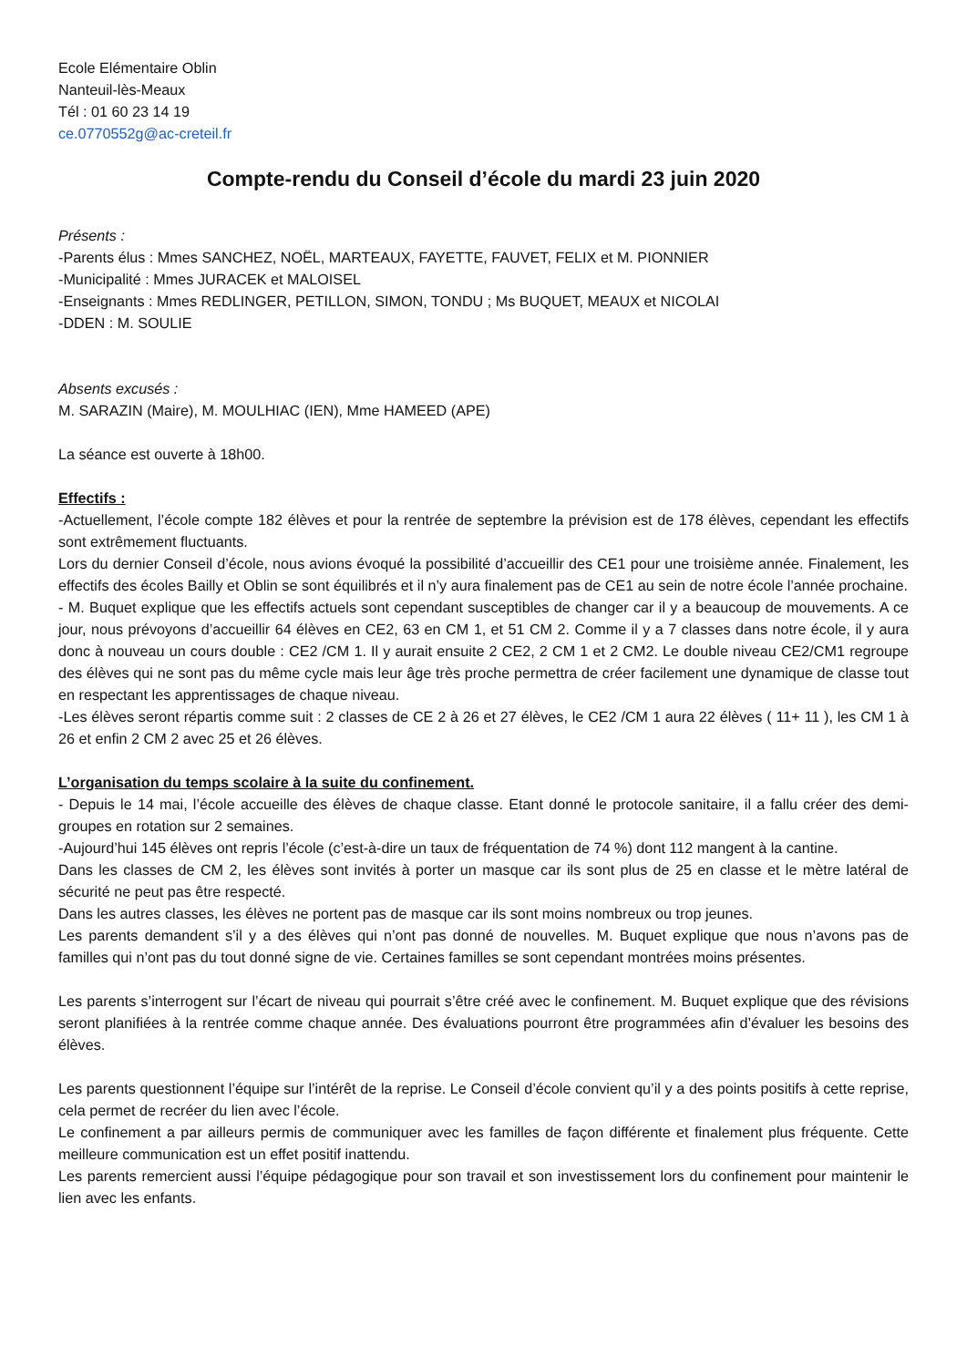Ecole Elémentaire Oblin
Nanteuil-lès-Meaux
Tél : 01 60 23 14 19
ce.0770552g@ac-creteil.fr
Compte-rendu du Conseil d’école du mardi 23 juin 2020
Présents :
-Parents élus : Mmes SANCHEZ, NOËL, MARTEAUX, FAYETTE, FAUVET, FELIX et M. PIONNIER
-Municipalité : Mmes JURACEK et MALOISEL
-Enseignants : Mmes REDLINGER, PETILLON, SIMON, TONDU ; Ms BUQUET, MEAUX et NICOLAI
-DDEN : M. SOULIE
Absents excusés :
M. SARAZIN (Maire), M. MOULHIAC (IEN), Mme HAMEED (APE)
La séance est ouverte à 18h00.
Effectifs :
-Actuellement, l’école compte 182 élèves et pour la rentrée de septembre la prévision est de 178 élèves, cependant les effectifs sont extrêmement fluctuants.
Lors du dernier Conseil d’école, nous avions évoqué la possibilité d’accueillir des CE1 pour une troisième année. Finalement, les effectifs des écoles Bailly et Oblin se sont équilibrés et il n’y aura finalement pas de CE1 au sein de notre école l’année prochaine.
- M. Buquet explique que les effectifs actuels sont cependant susceptibles de changer car il y a beaucoup de mouvements. A ce jour, nous prévoyons d’accueillir 64 élèves en CE2, 63 en CM 1, et 51 CM 2. Comme il y a 7 classes dans notre école, il y aura donc à nouveau un cours double : CE2 /CM 1. Il y aurait ensuite 2 CE2, 2 CM 1 et 2 CM2. Le double niveau CE2/CM1 regroupe des élèves qui ne sont pas du même cycle mais leur âge très proche permettra de créer facilement une dynamique de classe tout en respectant les apprentissages de chaque niveau.
-Les élèves seront répartis comme suit : 2 classes de CE 2 à 26 et 27 élèves, le CE2 /CM 1 aura 22 élèves ( 11+ 11 ), les CM 1 à 26 et enfin 2 CM 2 avec 25 et 26 élèves.
L’organisation du temps scolaire à la suite du confinement.
- Depuis le 14 mai, l’école accueille des élèves de chaque classe. Etant donné le protocole sanitaire, il a fallu créer des demi-groupes en rotation sur 2 semaines.
-Aujourd’hui 145 élèves ont repris l’école (c’est-à-dire un taux de fréquentation de 74 %) dont 112 mangent à la cantine.
Dans les classes de CM 2, les élèves sont invités à porter un masque car ils sont plus de 25 en classe et le mètre latéral de sécurité ne peut pas être respecté.
Dans les autres classes, les élèves ne portent pas de masque car ils sont moins nombreux ou trop jeunes.
Les parents demandent s’il y a des élèves qui n’ont pas donné de nouvelles. M. Buquet explique que nous n’avons pas de familles qui n’ont pas du tout donné signe de vie. Certaines familles se sont cependant montrées moins présentes.
Les parents s’interrogent sur l’écart de niveau qui pourrait s’être créé avec le confinement. M. Buquet explique que des révisions seront planifiées à la rentrée comme chaque année. Des évaluations pourront être programmées afin d’évaluer les besoins des élèves.
Les parents questionnent l’équipe sur l’intérêt de la reprise. Le Conseil d’école convient qu’il y a des points positifs à cette reprise, cela permet de recréer du lien avec l’école.
Le confinement a par ailleurs permis de communiquer avec les familles de façon différente et finalement plus fréquente. Cette meilleure communication est un effet positif inattendu.
Les parents remercient aussi l’équipe pédagogique pour son travail et son investissement lors du confinement pour maintenir le lien avec les enfants.